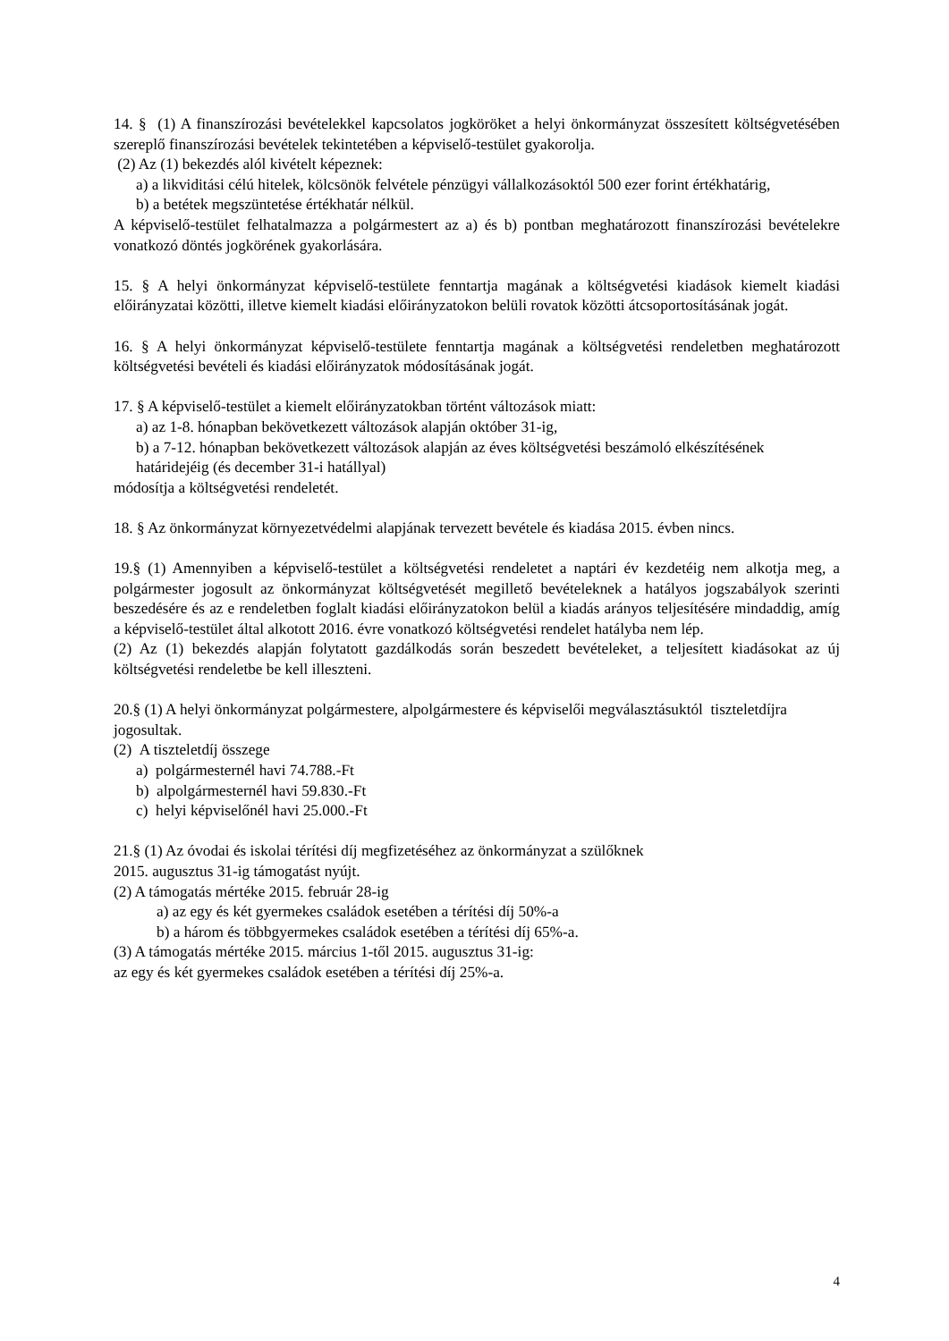14. § (1) A finanszírozási bevételekkel kapcsolatos jogköröket a helyi önkormányzat összesített költségvetésében szereplő finanszírozási bevételek tekintetében a képviselő-testület gyakorolja.
(2) Az (1) bekezdés alól kivételt képeznek:
a) a likviditási célú hitelek, kölcsönök felvétele pénzügyi vállalkozásoktól 500 ezer forint értékhatárig,
b) a betétek megszüntetése értékhatár nélkül.
A képviselő-testület felhatalmazza a polgármestert az a) és b) pontban meghatározott finanszírozási bevételekre vonatkozó döntés jogkörének gyakorlására.
15. § A helyi önkormányzat képviselő-testülete fenntartja magának a költségvetési kiadások kiemelt kiadási előirányzatai közötti, illetve kiemelt kiadási előirányzatokon belüli rovatok közötti átcsoportosításának jogát.
16. § A helyi önkormányzat képviselő-testülete fenntartja magának a költségvetési rendeletben meghatározott költségvetési bevételi és kiadási előirányzatok módosításának jogát.
17. § A képviselő-testület a kiemelt előirányzatokban történt változások miatt:
a) az 1-8. hónapban bekövetkezett változások alapján október 31-ig,
b) a 7-12. hónapban bekövetkezett változások alapján az éves költségvetési beszámoló elkészítésének határidejéig (és december 31-i hatállyal)
módosítja a költségvetési rendeletét.
18. § Az önkormányzat környezetvédelmi alapjának tervezett bevétele és kiadása 2015. évben nincs.
19.§ (1) Amennyiben a képviselő-testület a költségvetési rendeletet a naptári év kezdetéig nem alkotja meg, a polgármester jogosult az önkormányzat költségvetését megillető bevételeknek a hatályos jogszabályok szerinti beszedésére és az e rendeletben foglalt kiadási előirányzatokon belül a kiadás arányos teljesítésére mindaddig, amíg a képviselő-testület által alkotott 2016. évre vonatkozó költségvetési rendelet hatályba nem lép.
(2) Az (1) bekezdés alapján folytatott gazdálkodás során beszedett bevételeket, a teljesített kiadásokat az új költségvetési rendeletbe be kell illeszteni.
20.§ (1) A helyi önkormányzat polgármestere, alpolgármestere és képviselői megválasztásuktól tiszteletdíjra jogosultak.
(2) A tiszteletdíj összege
a) polgármesternél havi 74.788.-Ft
b) alpolgármesternél havi 59.830.-Ft
c) helyi képviselőnél havi 25.000.-Ft
21.§ (1) Az óvodai és iskolai térítési díj megfizetéséhez az önkormányzat a szülőknek
2015. augusztus 31-ig támogatást nyújt.
(2) A támogatás mértéke 2015. február 28-ig
a) az egy és két gyermekes családok esetében a térítési díj 50%-a
b) a három és többgyermekes családok esetében a térítési díj 65%-a.
(3) A támogatás mértéke 2015. március 1-től 2015. augusztus 31-ig:
az egy és két gyermekes családok esetében a térítési díj 25%-a.
4